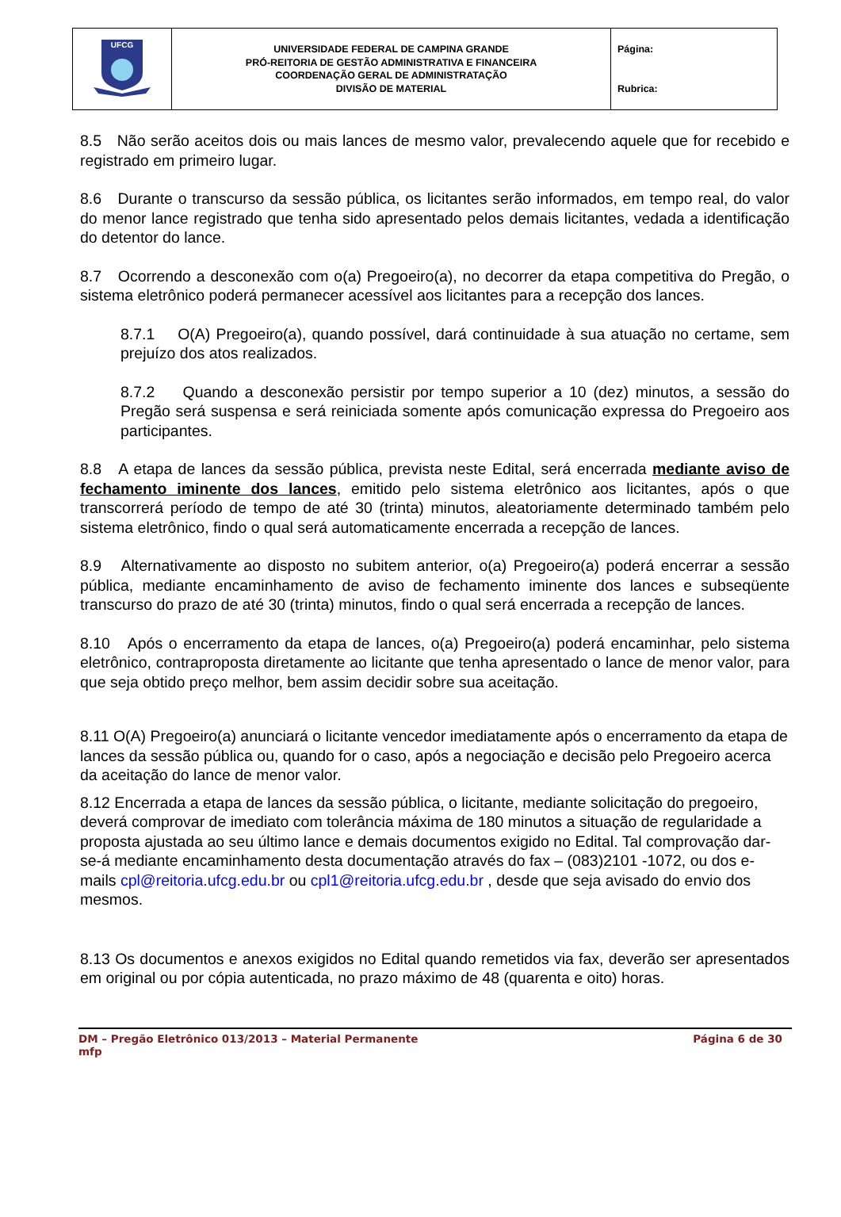| UFCG | UNIVERSIDADE FEDERAL DE CAMPINA GRANDE PRÓ-REITORIA DE GESTÃO ADMINISTRATIVA E FINANCEIRA COORDENAÇÃO GERAL DE ADMINISTRATAÇÃO DIVISÃO DE MATERIAL | Página: Rubrica: |
8.5 Não serão aceitos dois ou mais lances de mesmo valor, prevalecendo aquele que for recebido e registrado em primeiro lugar.
8.6 Durante o transcurso da sessão pública, os licitantes serão informados, em tempo real, do valor do menor lance registrado que tenha sido apresentado pelos demais licitantes, vedada a identificação do detentor do lance.
8.7 Ocorrendo a desconexão com o(a) Pregoeiro(a), no decorrer da etapa competitiva do Pregão, o sistema eletrônico poderá permanecer acessível aos licitantes para a recepção dos lances.
8.7.1 O(A) Pregoeiro(a), quando possível, dará continuidade à sua atuação no certame, sem prejuízo dos atos realizados.
8.7.2 Quando a desconexão persistir por tempo superior a 10 (dez) minutos, a sessão do Pregão será suspensa e será reiniciada somente após comunicação expressa do Pregoeiro aos participantes.
8.8 A etapa de lances da sessão pública, prevista neste Edital, será encerrada mediante aviso de fechamento iminente dos lances, emitido pelo sistema eletrônico aos licitantes, após o que transcorrerá período de tempo de até 30 (trinta) minutos, aleatoriamente determinado também pelo sistema eletrônico, findo o qual será automaticamente encerrada a recepção de lances.
8.9 Alternativamente ao disposto no subitem anterior, o(a) Pregoeiro(a) poderá encerrar a sessão pública, mediante encaminhamento de aviso de fechamento iminente dos lances e subseqüente transcurso do prazo de até 30 (trinta) minutos, findo o qual será encerrada a recepção de lances.
8.10 Após o encerramento da etapa de lances, o(a) Pregoeiro(a) poderá encaminhar, pelo sistema eletrônico, contraproposta diretamente ao licitante que tenha apresentado o lance de menor valor, para que seja obtido preço melhor, bem assim decidir sobre sua aceitação.
8.11 O(A) Pregoeiro(a) anunciará o licitante vencedor imediatamente após o encerramento da etapa de lances da sessão pública ou, quando for o caso, após a negociação e decisão pelo Pregoeiro acerca da aceitação do lance de menor valor.
8.12 Encerrada a etapa de lances da sessão pública, o licitante, mediante solicitação do pregoeiro, deverá comprovar de imediato com tolerância máxima de 180 minutos a situação de regularidade a proposta ajustada ao seu último lance e demais documentos exigido no Edital. Tal comprovação dar-se-á mediante encaminhamento desta documentação através do fax – (083)2101 -1072, ou dos e-mails cpl@reitoria.ufcg.edu.br ou cpl1@reitoria.ufcg.edu.br , desde que seja avisado do envio dos mesmos.
8.13 Os documentos e anexos exigidos no Edital quando remetidos via fax, deverão ser apresentados em original ou por cópia autenticada, no prazo máximo de 48 (quarenta e oito) horas.
DM – Pregão Eletrônico 013/2013 – Material Permanente Página 6 de 30
mfp